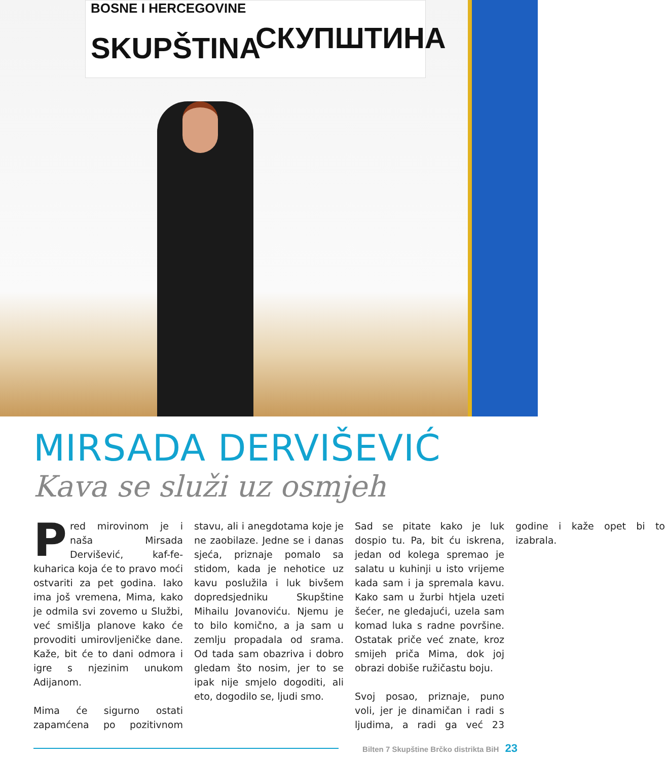BOSNE I HERCEGOVINE
SKUPŠTINA СКУПШТИНА
MIRSADA DERVIŠEVIĆ
Kava se služi uz osmjeh
Pred mirovinom je i naša Mirsada Dervišević, kaf-fe-kuharica koja će to pravo moći ostvariti za pet godina. Iako ima još vremena, Mima, kako je odmila svi zovemo u Službi, već smišlja planove kako će provoditi umirovljeničke dane. Kaže, bit će to dani odmora i igre s njezinim unukom Adijanom.
Mima će sigurno ostati zapamćena po pozitivnom stavu, ali i anegdotama koje je ne zaobilaze. Jedne se i danas sjeća, priznaje pomalo sa stidom, kada je nehotice uz kavu poslužila i luk bivšem dopredsjedniku Skupštine Mihailu Jovanoviću. Njemu je to bilo komično, a ja sam u zemlju propadala od srama. Od tada sam obazriva i dobro gledam što nosim, jer to se ipak nije smjelo dogoditi, ali eto, dogodilo se, ljudi smo.
Sad se pitate kako je luk dospio tu. Pa, bit ću iskrena, jedan od kolega spremao je salatu u kuhinji u isto vrijeme kada sam i ja spremala kavu. Kako sam u žurbi htjela uzeti šećer, ne gledajući, uzela sam komad luka s radne površine. Ostatak priče već znate, kroz smijeh priča Mima, dok joj obrazi dobiše ružičastu boju.
Svoj posao, priznaje, puno voli, jer je dinamičan i radi s ljudima, a radi ga već 23 godine i kaže opet bi to izabrala.
Bilten 7 Skupštine Brčko distrikta BiH 23